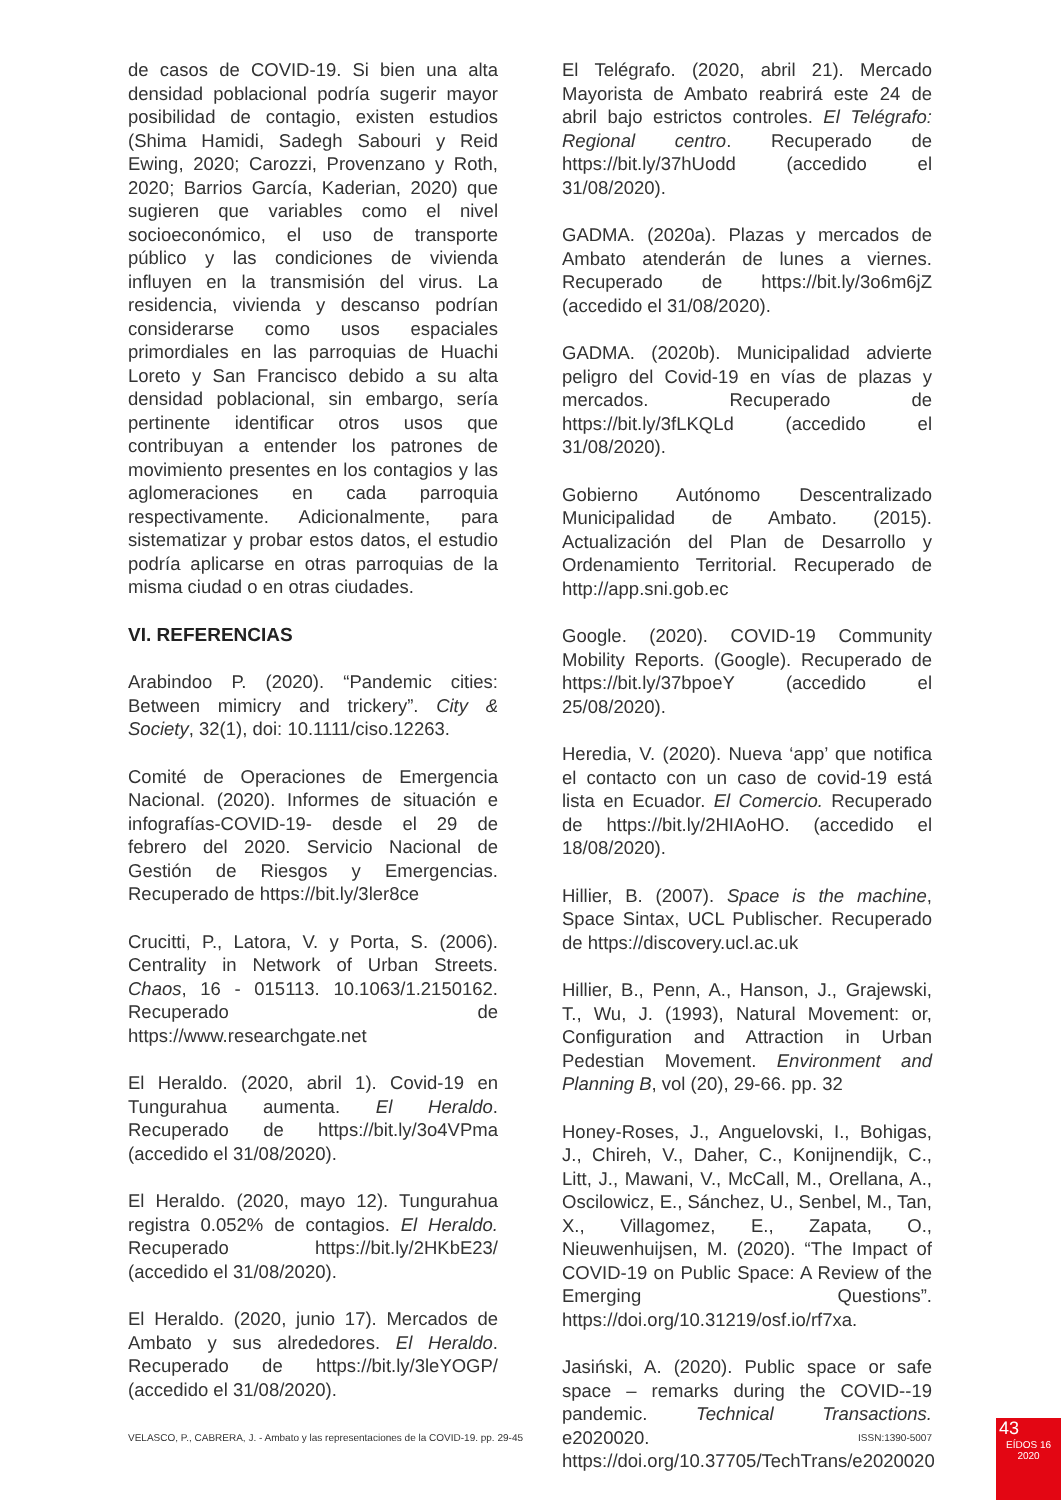de casos de COVID-19. Si bien una alta densidad poblacional podría sugerir mayor posibilidad de contagio, existen estudios (Shima Hamidi, Sadegh Sabouri y Reid Ewing, 2020; Carozzi, Provenzano y Roth, 2020; Barrios García, Kaderian, 2020) que sugieren que variables como el nivel socioeconómico, el uso de transporte público y las condiciones de vivienda influyen en la transmisión del virus. La residencia, vivienda y descanso podrían considerarse como usos espaciales primordiales en las parroquias de Huachi Loreto y San Francisco debido a su alta densidad poblacional, sin embargo, sería pertinente identificar otros usos que contribuyan a entender los patrones de movimiento presentes en los contagios y las aglomeraciones en cada parroquia respectivamente. Adicionalmente, para sistematizar y probar estos datos, el estudio podría aplicarse en otras parroquias de la misma ciudad o en otras ciudades.
VI. REFERENCIAS
Arabindoo P. (2020). “Pandemic cities: Between mimicry and trickery”. City & Society, 32(1), doi: 10.1111/ciso.12263.
Comité de Operaciones de Emergencia Nacional. (2020). Informes de situación e infografías-COVID-19- desde el 29 de febrero del 2020. Servicio Nacional de Gestión de Riesgos y Emergencias. Recuperado de https://bit.ly/3ler8ce
Crucitti, P., Latora, V. y Porta, S. (2006). Centrality in Network of Urban Streets. Chaos, 16 - 015113. 10.1063/1.2150162. Recuperado de https://www.researchgate.net
El Heraldo. (2020, abril 1). Covid-19 en Tungurahua aumenta. El Heraldo. Recuperado de https://bit.ly/3o4VPma (accedido el 31/08/2020).
El Heraldo. (2020, mayo 12). Tungurahua registra 0.052% de contagios. El Heraldo. Recuperado https://bit.ly/2HKbE23/ (accedido el 31/08/2020).
El Heraldo. (2020, junio 17). Mercados de Ambato y sus alrededores. El Heraldo. Recuperado de https://bit.ly/3leYOGP/ (accedido el 31/08/2020).
El Telégrafo. (2020, abril 21). Mercado Mayorista de Ambato reabrirá este 24 de abril bajo estrictos controles. El Telégrafo: Regional centro. Recuperado de https://bit.ly/37hUodd (accedido el 31/08/2020).
GADMA. (2020a). Plazas y mercados de Ambato atenderán de lunes a viernes. Recuperado de https://bit.ly/3o6m6jZ (accedido el 31/08/2020).
GADMA. (2020b). Municipalidad advierte peligro del Covid-19 en vías de plazas y mercados. Recuperado de https://bit.ly/3fLKQLd (accedido el 31/08/2020).
Gobierno Autónomo Descentralizado Municipalidad de Ambato. (2015). Actualización del Plan de Desarrollo y Ordenamiento Territorial. Recuperado de http://app.sni.gob.ec
Google. (2020). COVID-19 Community Mobility Reports. (Google). Recuperado de https://bit.ly/37bpoeY (accedido el 25/08/2020).
Heredia, V. (2020). Nueva ‘app’ que notifica el contacto con un caso de covid-19 está lista en Ecuador. El Comercio. Recuperado de https://bit.ly/2HIAoHO. (accedido el 18/08/2020).
Hillier, B. (2007). Space is the machine, Space Sintax, UCL Publischer. Recuperado de https://discovery.ucl.ac.uk
Hillier, B., Penn, A., Hanson, J., Grajewski, T., Wu, J. (1993), Natural Movement: or, Configuration and Attraction in Urban Pedestian Movement. Environment and Planning B, vol (20), 29-66. pp. 32
Honey-Roses, J., Anguelovski, I., Bohigas, J., Chireh, V., Daher, C., Konijnendijk, C., Litt, J., Mawani, V., McCall, M., Orellana, A., Oscilowicz, E., Sánchez, U., Senbel, M., Tan, X., Villagomez, E., Zapata, O., Nieuwenhuijsen, M. (2020). “The Impact of COVID-19 on Public Space: A Review of the Emerging Questions”. https://doi.org/10.31219/osf.io/rf7xa.
Jasiński, A. (2020). Public space or safe space – remarks during the COVID--19 pandemic. Technical Transactions. e2020020. https://doi.org/10.37705/TechTrans/e2020020
VELASCO, P., CABRERA, J. - Ambato y las representaciones de la COVID-19. pp. 29-45 ISSN:1390-5007
43
EÍDOS 16
2020